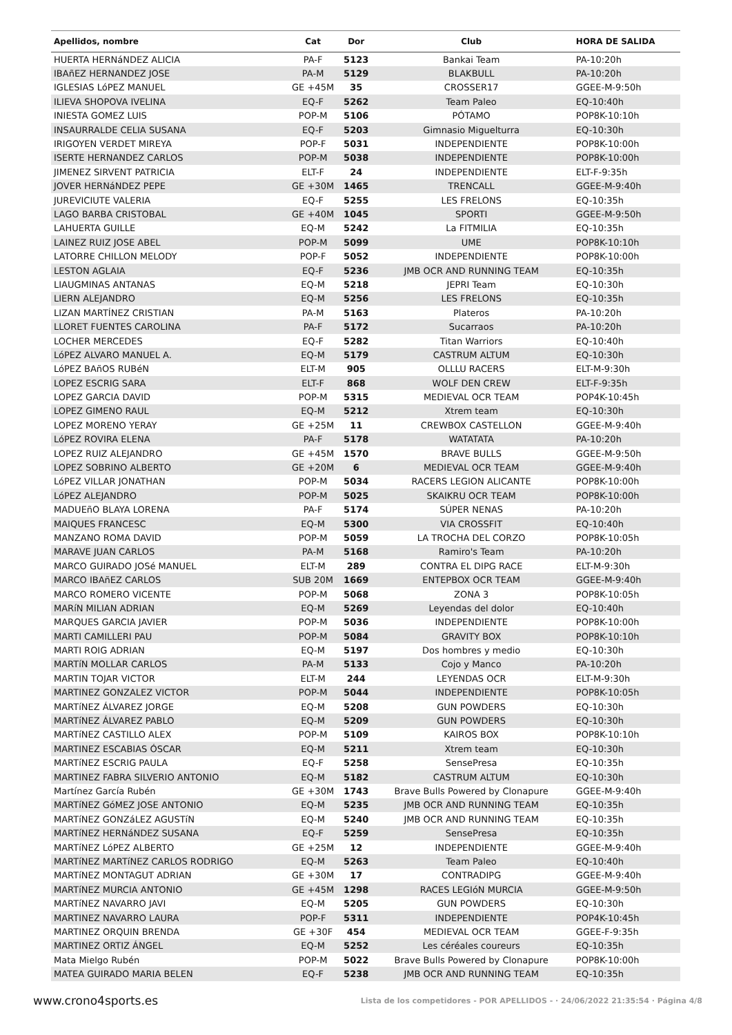| Apellidos, nombre | Cat | Dor | Club | HORA DE SALIDA |
| --- | --- | --- | --- | --- |
| HUERTA HERNáNDEZ ALICIA | PA-F | 5123 | Bankai Team | PA-10:20h |
| IBAñEZ HERNANDEZ JOSE | PA-M | 5129 | BLAKBULL | PA-10:20h |
| IGLESIAS LóPEZ MANUEL | GE +45M | 35 | CROSSER17 | GGEE-M-9:50h |
| ILIEVA SHOPOVA IVELINA | EQ-F | 5262 | Team Paleo | EQ-10:40h |
| INIESTA GOMEZ LUIS | POP-M | 5106 | PÓTAMO | POP8K-10:10h |
| INSAURRALDE CELIA SUSANA | EQ-F | 5203 | Gimnasio Miguelturra | EQ-10:30h |
| IRIGOYEN VERDET MIREYA | POP-F | 5031 | INDEPENDIENTE | POP8K-10:00h |
| ISERTE HERNANDEZ CARLOS | POP-M | 5038 | INDEPENDIENTE | POP8K-10:00h |
| JIMENEZ SIRVENT PATRICIA | ELT-F | 24 | INDEPENDIENTE | ELT-F-9:35h |
| JOVER HERNáNDEZ PEPE | GE +30M | 1465 | TRENCALL | GGEE-M-9:40h |
| JUREVICIUTE VALERIA | EQ-F | 5255 | LES FRELONS | EQ-10:35h |
| LAGO BARBA CRISTOBAL | GE +40M | 1045 | SPORTI | GGEE-M-9:50h |
| LAHUERTA GUILLE | EQ-M | 5242 | La FITMILIA | EQ-10:35h |
| LAINEZ RUIZ JOSE ABEL | POP-M | 5099 | UME | POP8K-10:10h |
| LATORRE CHILLON MELODY | POP-F | 5052 | INDEPENDIENTE | POP8K-10:00h |
| LESTON AGLAIA | EQ-F | 5236 | JMB OCR AND RUNNING TEAM | EQ-10:35h |
| LIAUGMINAS ANTANAS | EQ-M | 5218 | JEPRI Team | EQ-10:30h |
| LIERN ALEJANDRO | EQ-M | 5256 | LES FRELONS | EQ-10:35h |
| LIZAN MARTÍNEZ CRISTIAN | PA-M | 5163 | Plateros | PA-10:20h |
| LLORET FUENTES CAROLINA | PA-F | 5172 | Sucarraos | PA-10:20h |
| LOCHER MERCEDES | EQ-F | 5282 | Titan Warriors | EQ-10:40h |
| LóPEZ ALVARO MANUEL A. | EQ-M | 5179 | CASTRUM ALTUM | EQ-10:30h |
| LóPEZ BAñOS RUBéN | ELT-M | 905 | OLLLU RACERS | ELT-M-9:30h |
| LOPEZ ESCRIG SARA | ELT-F | 868 | WOLF DEN CREW | ELT-F-9:35h |
| LOPEZ GARCIA DAVID | POP-M | 5315 | MEDIEVAL OCR TEAM | POP4K-10:45h |
| LOPEZ GIMENO RAUL | EQ-M | 5212 | Xtrem team | EQ-10:30h |
| LOPEZ MORENO YERAY | GE +25M | 11 | CREWBOX CASTELLON | GGEE-M-9:40h |
| LóPEZ ROVIRA ELENA | PA-F | 5178 | WATATATA | PA-10:20h |
| LOPEZ RUIZ ALEJANDRO | GE +45M | 1570 | BRAVE BULLS | GGEE-M-9:50h |
| LOPEZ SOBRINO ALBERTO | GE +20M | 6 | MEDIEVAL OCR TEAM | GGEE-M-9:40h |
| LóPEZ VILLAR JONATHAN | POP-M | 5034 | RACERS LEGION ALICANTE | POP8K-10:00h |
| LóPEZ ALEJANDRO | POP-M | 5025 | SKAIKRU OCR TEAM | POP8K-10:00h |
| MADUEñO BLAYA LORENA | PA-F | 5174 | SÚPER NENAS | PA-10:20h |
| MAIQUES FRANCESC | EQ-M | 5300 | VIA CROSSFIT | EQ-10:40h |
| MANZANO ROMA DAVID | POP-M | 5059 | LA TROCHA DEL CORZO | POP8K-10:05h |
| MARAVE JUAN CARLOS | PA-M | 5168 | Ramiro's Team | PA-10:20h |
| MARCO GUIRADO JOSé MANUEL | ELT-M | 289 | CONTRA EL DIPG RACE | ELT-M-9:30h |
| MARCO IBAñEZ CARLOS | SUB 20M | 1669 | ENTEPBOX OCR TEAM | GGEE-M-9:40h |
| MARCO ROMERO VICENTE | POP-M | 5068 | ZONA 3 | POP8K-10:05h |
| MARíN MILIAN ADRIAN | EQ-M | 5269 | Leyendas del dolor | EQ-10:40h |
| MARQUES GARCIA JAVIER | POP-M | 5036 | INDEPENDIENTE | POP8K-10:00h |
| MARTI CAMILLERI PAU | POP-M | 5084 | GRAVITY BOX | POP8K-10:10h |
| MARTI ROIG ADRIAN | EQ-M | 5197 | Dos hombres y medio | EQ-10:30h |
| MARTíN MOLLAR CARLOS | PA-M | 5133 | Cojo y Manco | PA-10:20h |
| MARTIN TOJAR VICTOR | ELT-M | 244 | LEYENDAS OCR | ELT-M-9:30h |
| MARTINEZ GONZALEZ VICTOR | POP-M | 5044 | INDEPENDIENTE | POP8K-10:05h |
| MARTíNEZ ÁLVAREZ JORGE | EQ-M | 5208 | GUN POWDERS | EQ-10:30h |
| MARTíNEZ ÁLVAREZ PABLO | EQ-M | 5209 | GUN POWDERS | EQ-10:30h |
| MARTíNEZ CASTILLO ALEX | POP-M | 5109 | KAIROS BOX | POP8K-10:10h |
| MARTINEZ ESCABIAS ÓSCAR | EQ-M | 5211 | Xtrem team | EQ-10:30h |
| MARTíNEZ ESCRIG PAULA | EQ-F | 5258 | SensePresa | EQ-10:35h |
| MARTINEZ FABRA SILVERIO ANTONIO | EQ-M | 5182 | CASTRUM ALTUM | EQ-10:30h |
| Martínez García Rubén | GE +30M | 1743 | Brave Bulls Powered by Clonapure | GGEE-M-9:40h |
| MARTíNEZ GóMEZ JOSE ANTONIO | EQ-M | 5235 | JMB OCR AND RUNNING TEAM | EQ-10:35h |
| MARTíNEZ GONZáLEZ AGUSTíN | EQ-M | 5240 | JMB OCR AND RUNNING TEAM | EQ-10:35h |
| MARTíNEZ HERNáNDEZ SUSANA | EQ-F | 5259 | SensePresa | EQ-10:35h |
| MARTíNEZ LóPEZ ALBERTO | GE +25M | 12 | INDEPENDIENTE | GGEE-M-9:40h |
| MARTíNEZ MARTíNEZ CARLOS RODRIGO | EQ-M | 5263 | Team Paleo | EQ-10:40h |
| MARTíNEZ MONTAGUT ADRIAN | GE +30M | 17 | CONTRADIPG | GGEE-M-9:40h |
| MARTíNEZ MURCIA ANTONIO | GE +45M | 1298 | RACES LEGIóN MURCIA | GGEE-M-9:50h |
| MARTíNEZ NAVARRO JAVI | EQ-M | 5205 | GUN POWDERS | EQ-10:30h |
| MARTINEZ NAVARRO LAURA | POP-F | 5311 | INDEPENDIENTE | POP4K-10:45h |
| MARTINEZ ORQUIN BRENDA | GE +30F | 454 | MEDIEVAL OCR TEAM | GGEE-F-9:35h |
| MARTINEZ ORTIZ ÁNGEL | EQ-M | 5252 | Les céréales coureurs | EQ-10:35h |
| Mata Mielgo Rubén | POP-M | 5022 | Brave Bulls Powered by Clonapure | POP8K-10:00h |
| MATEA GUIRADO MARIA BELEN | EQ-F | 5238 | JMB OCR AND RUNNING TEAM | EQ-10:35h |
www.crono4sports.es Lista de los competidores - POR APELLIDOS - · 24/06/2022 21:35:54 · Página 4/8